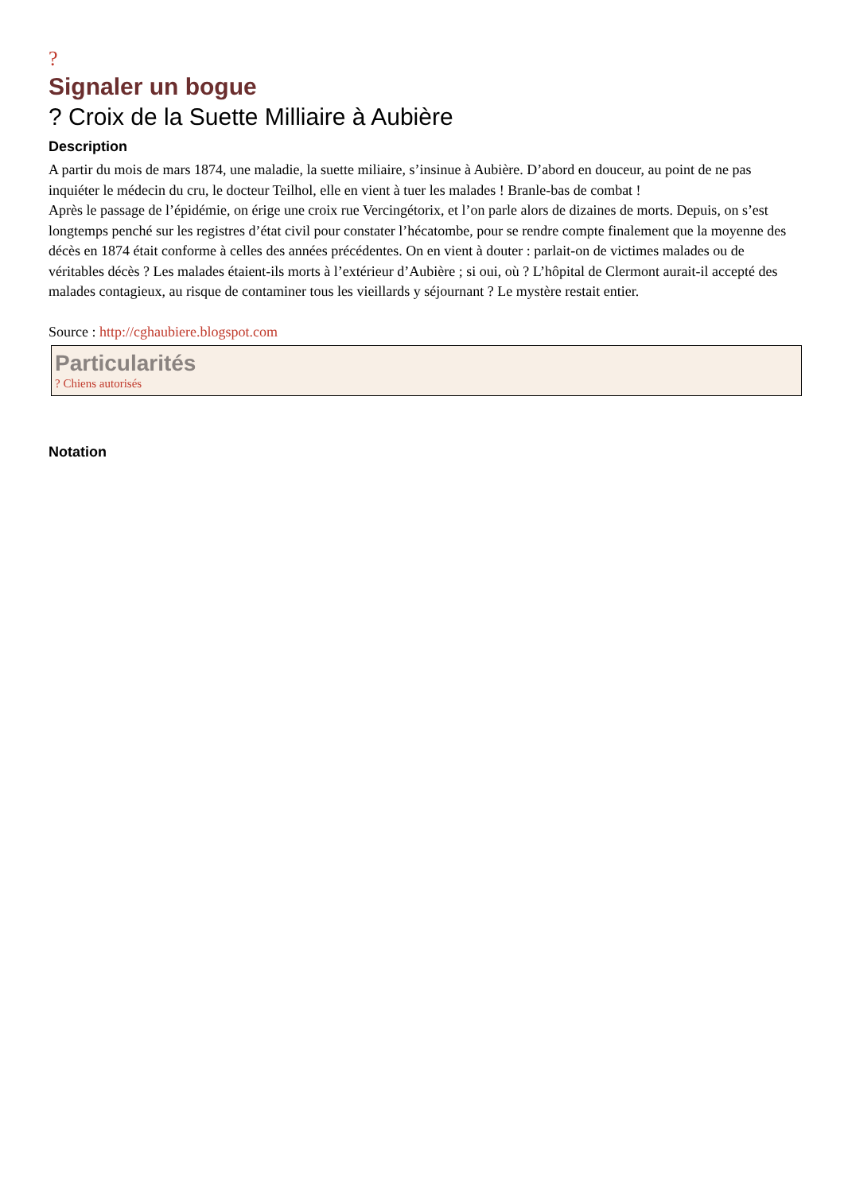?
Signaler un bogue
? Croix de la Suette Milliaire à Aubière
Description
A partir du mois de mars 1874, une maladie, la suette miliaire, s’insinue à Aubière. D’abord en douceur, au point de ne pas inquiéter le médecin du cru, le docteur Teilhol, elle en vient à tuer les malades ! Branle-bas de combat !
Après le passage de l’épidémie, on érige une croix rue Vercingétorix, et l’on parle alors de dizaines de morts. Depuis, on s’est longtemps penché sur les registres d’état civil pour constater l’hécatombe, pour se rendre compte finalement que la moyenne des décès en 1874 était conforme à celles des années précédentes. On en vient à douter : parlait-on de victimes malades ou de véritables décès ? Les malades étaient-ils morts à l’extérieur d’Aubière ; si oui, où ? L’hôpital de Clermont aurait-il accepté des malades contagieux, au risque de contaminer tous les vieillards y séjournant ? Le mystère restait entier.
Source : http://cghaubiere.blogspot.com
Particularités
? Chiens autorisés
Notation